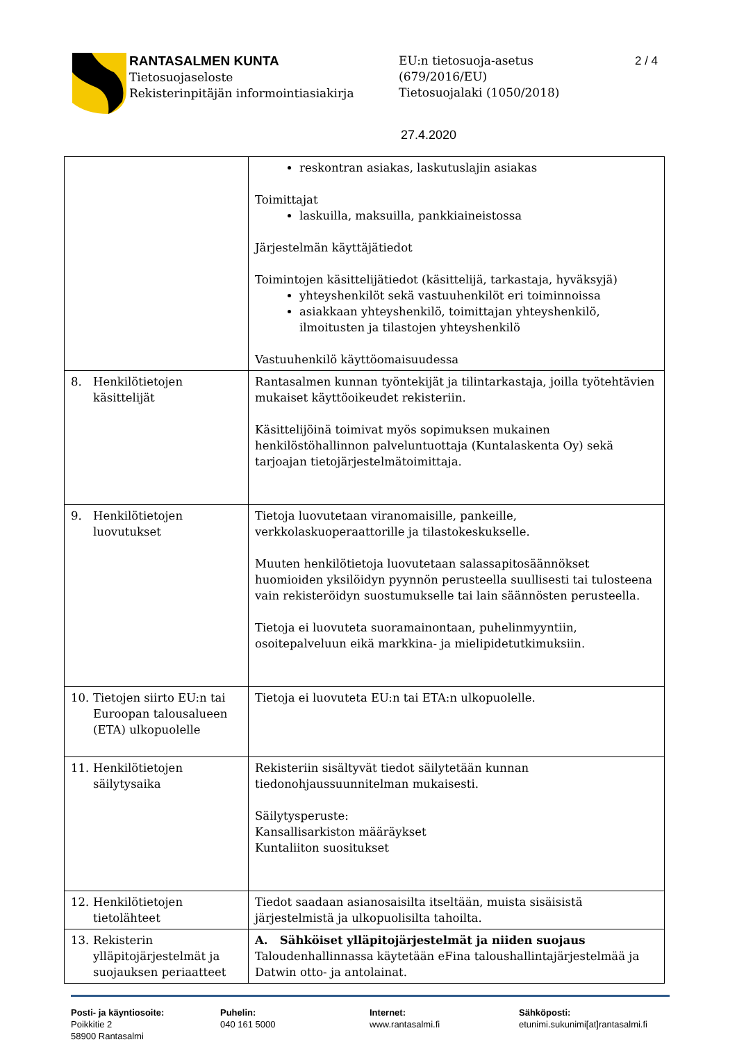RANTASALMEN KUNTA
Tietosuojaseloste
Rekisterinpitäjän informointiasiakirja
EU:n tietosuoja-asetus
(679/2016/EU)
Tietosuojalaki (1050/2018)
2 / 4
27.4.2020
| | reskontran asiakas, laskutuslajin asiakas Toimittajat laskuilla, maksuilla, pankkiaineistossa Järjestelmän käyttäjätiedot Toimintojen käsittelijätiedot (käsittelijä, tarkastaja, hyväksyjä) yhteyshenkilöt sekä vastuuhenkilöt eri toiminnoissa asiakkaan yhteyshenkilö, toimittajan yhteyshenkilö, ilmoitusten ja tilastojen yhteyshenkilö Vastuuhenkilö käyttöomaisuudessa |
| 8. Henkilötietojen käsittelijät | Rantasalmen kunnan työntekijät ja tilintarkastaja, joilla työtehtävien mukaiset käyttöoikeudet rekisteriin. Käsittelijöinä toimivat myös sopimuksen mukainen henkilöstöhallinnon palveluntuottaja (Kuntalaskenta Oy) sekä tarjoajan tietojärjestelmätoimittaja. |
| 9. Henkilötietojen luovutukset | Tietoja luovutetaan viranomaisille, pankeille, verkkolaskuoperaattorille ja tilastokeskukselle. Muuten henkilötietoja luovutetaan salassapitosäännökset huomioiden yksilöidyn pyynnön perusteella suullisesti tai tulosteena vain rekisteröidyn suostumukselle tai lain säännösten perusteella. Tietoja ei luovuteta suoramainontaan, puhelinmyyntiin, osoitepalveluun eikä markkina- ja mielipidetutkimuksiin. |
| 10. Tietojen siirto EU:n tai Euroopan talousalueen (ETA) ulkopuolelle | Tietoja ei luovuteta EU:n tai ETA:n ulkopuolelle. |
| 11. Henkilötietojen säilytysaika | Rekisteriin sisältyvät tiedot säilytetään kunnan tiedonohjaussuunnitelman mukaisesti. Säilytysperuste: Kansallisarkiston määräykset Kuntaliiton suositukset |
| 12. Henkilötietojen tietolähteet | Tiedot saadaan asianosaisilta itseltään, muista sisäisistä järjestelmistä ja ulkopuolisilta tahoilta. |
| 13. Rekisterin ylläpitojärjestelmät ja suojauksen periaatteet | A. Sähköiset ylläpitojärjestelmät ja niiden suojaus Taloudenhallinnassa käytetään eFina taloushallintajärjestelmää ja Datwin otto- ja antolainat. |
Posti- ja käyntiosoite:
Poikkitie 2
58900 Rantasalmi
Puhelin:
040 161 5000
Internet:
www.rantasalmi.fi
Sähköposti:
etunimi.sukunimi[at]rantasalmi.fi